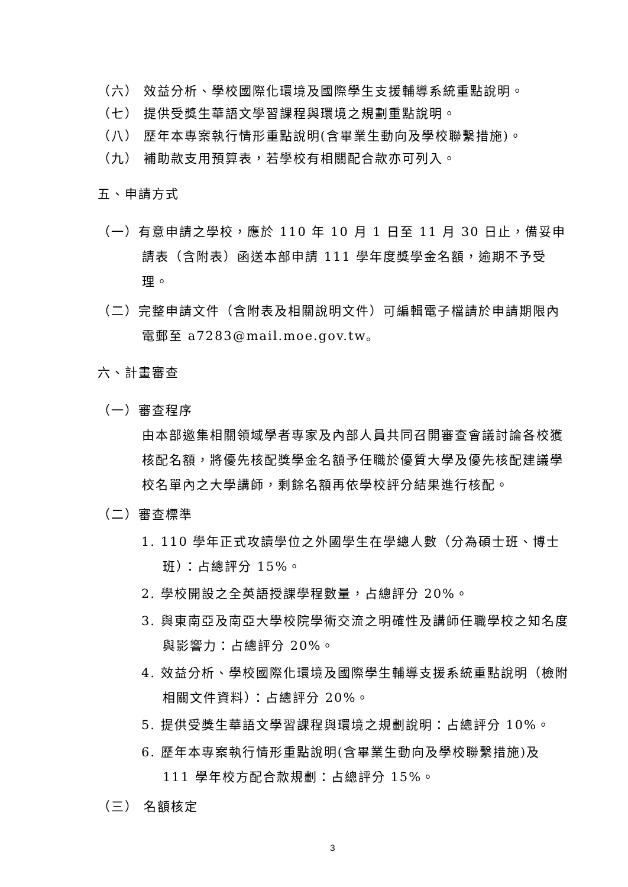（六） 效益分析、學校國際化環境及國際學生支援輔導系統重點說明。
（七） 提供受獎生華語文學習課程與環境之規劃重點說明。
（八） 歷年本專案執行情形重點說明(含畢業生動向及學校聯繫措施)。
（九） 補助款支用預算表，若學校有相關配合款亦可列入。
五、申請方式
（一）有意申請之學校，應於 110 年 10 月 1 日至 11 月 30 日止，備妥申請表（含附表）函送本部申請 111 學年度獎學金名額，逾期不予受理。
（二）完整申請文件（含附表及相關說明文件）可編輯電子檔請於申請期限內電郵至 a7283@mail.moe.gov.tw。
六、計畫審查
（一）審查程序
由本部邀集相關領域學者專家及內部人員共同召開審查會議討論各校獲核配名額，將優先核配獎學金名額予任職於優質大學及優先核配建議學校名單內之大學講師，剩餘名額再依學校評分結果進行核配。
（二）審查標準
1. 110 學年正式攻讀學位之外國學生在學總人數（分為碩士班、博士班）：占總評分 15%。
2. 學校開設之全英語授課學程數量，占總評分 20%。
3. 與東南亞及南亞大學校院學術交流之明確性及講師任職學校之知名度與影響力：占總評分 20%。
4. 效益分析、學校國際化環境及國際學生輔導支援系統重點說明（檢附相關文件資料）：占總評分 20%。
5. 提供受獎生華語文學習課程與環境之規劃說明：占總評分 10%。
6. 歷年本專案執行情形重點說明(含畢業生動向及學校聯繫措施)及 111 學年校方配合款規劃：占總評分 15%。
（三） 名額核定
3